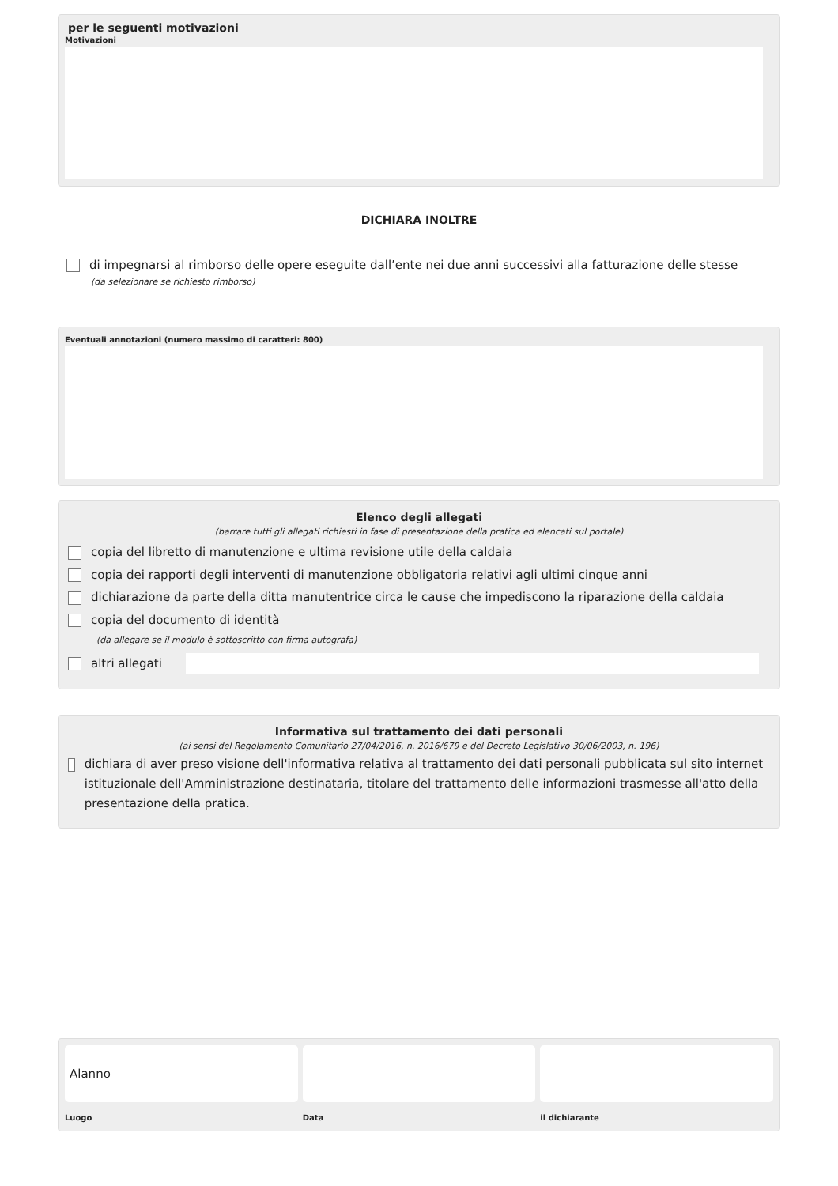per le seguenti motivazioni
Motivazioni
DICHIARA INOLTRE
di impegnarsi al rimborso delle opere eseguite dall’ente nei due anni successivi alla fatturazione delle stesse
(da selezionare se richiesto rimborso)
Eventuali annotazioni (numero massimo di caratteri: 800)
Elenco degli allegati
(barrare tutti gli allegati richiesti in fase di presentazione della pratica ed elencati sul portale)
copia del libretto di manutenzione e ultima revisione utile della caldaia
copia dei rapporti degli interventi di manutenzione obbligatoria relativi agli ultimi cinque anni
dichiarazione da parte della ditta manutentrice circa le cause che impediscono la riparazione della caldaia
copia del documento di identità
(da allegare se il modulo è sottoscritto con firma autografa)
altri allegati
Informativa sul trattamento dei dati personali
(ai sensi del Regolamento Comunitario 27/04/2016, n. 2016/679 e del Decreto Legislativo 30/06/2003, n. 196)
dichiara di aver preso visione dell'informativa relativa al trattamento dei dati personali pubblicata sul sito internet istituzionale dell'Amministrazione destinataria, titolare del trattamento delle informazioni trasmesse all'atto della presentazione della pratica.
Alanno
Luogo
Data il dichiarante